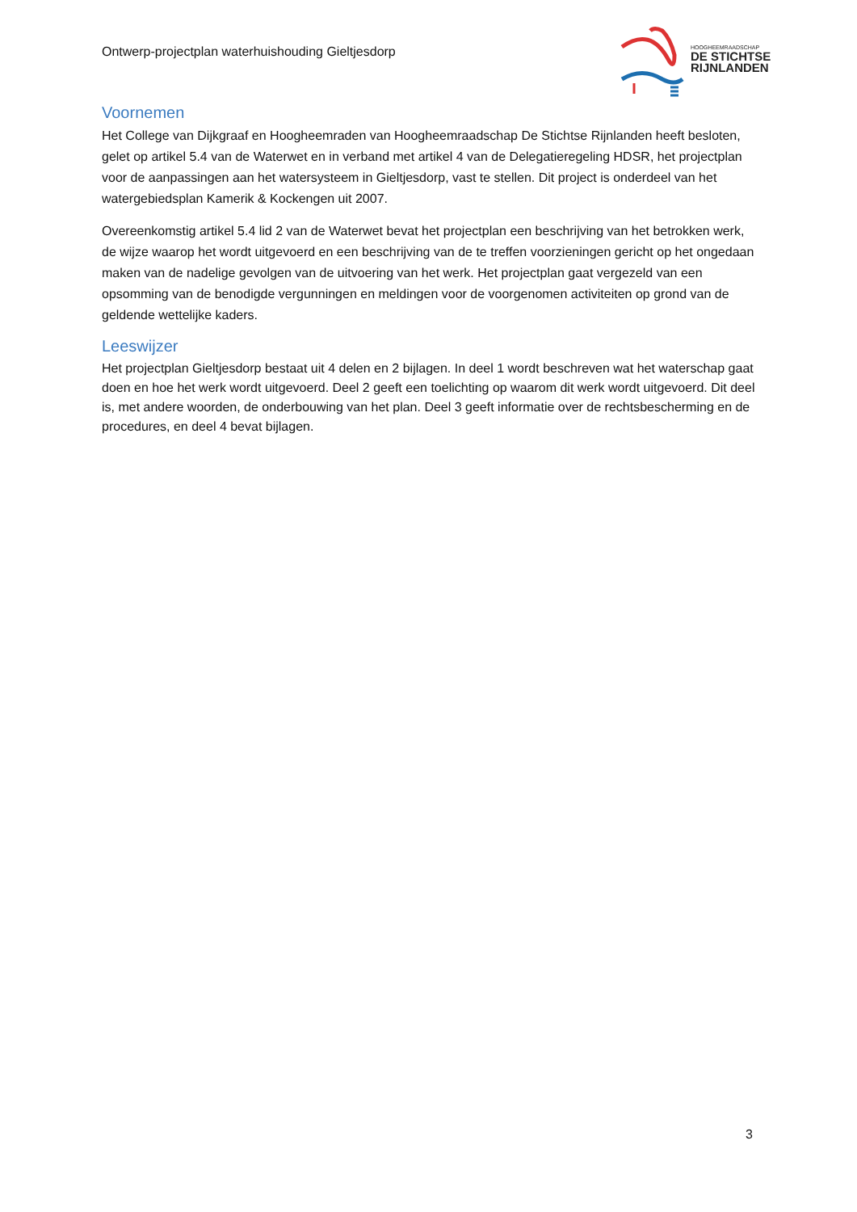Ontwerp-projectplan waterhuishouding Gieltjesdorp
HOOGHEEMRAADSCHAP
DE STICHTSE
RIJNLANDEN
Voornemen
Het College van Dijkgraaf en Hoogheemraden van Hoogheemraadschap De Stichtse Rijnlanden heeft besloten, gelet op artikel 5.4 van de Waterwet en in verband met artikel 4 van de Delegatieregeling HDSR, het projectplan voor de aanpassingen aan het watersysteem in Gieltjesdorp, vast te stellen. Dit project is onderdeel van het watergebiedsplan Kamerik & Kockengen uit 2007.
Overeenkomstig artikel 5.4 lid 2 van de Waterwet bevat het projectplan een beschrijving van het betrokken werk, de wijze waarop het wordt uitgevoerd en een beschrijving van de te treffen voorzieningen gericht op het ongedaan maken van de nadelige gevolgen van de uitvoering van het werk. Het projectplan gaat vergezeld van een opsomming van de benodigde vergunningen en meldingen voor de voorgenomen activiteiten op grond van de geldende wettelijke kaders.
Leeswijzer
Het projectplan Gieltjesdorp bestaat uit 4 delen en 2 bijlagen. In deel 1 wordt beschreven wat het waterschap gaat doen en hoe het werk wordt uitgevoerd. Deel 2 geeft een toelichting op waarom dit werk wordt uitgevoerd. Dit deel is, met andere woorden, de onderbouwing van het plan. Deel 3 geeft informatie over de rechtsbescherming en de procedures, en deel 4 bevat bijlagen.
3